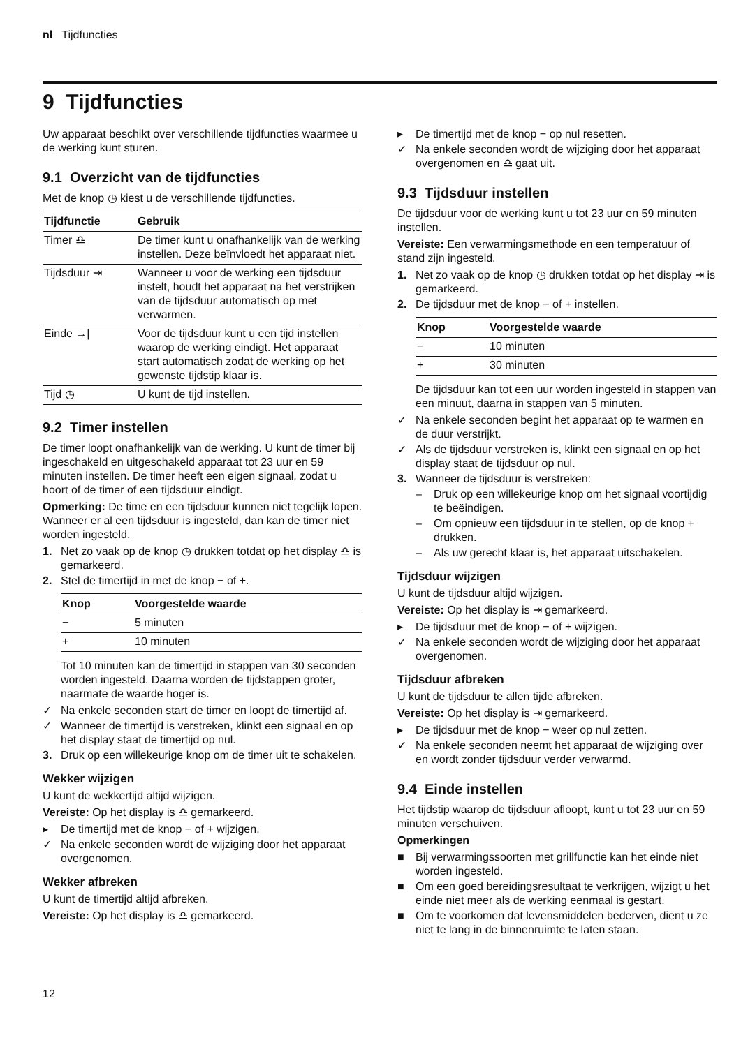nl Tijdfuncties
9 Tijdfuncties
Uw apparaat beschikt over verschillende tijdfuncties waarmee u de werking kunt sturen.
9.1 Overzicht van de tijdfuncties
Met de knop ◷ kiest u de verschillende tijdfuncties.
| Tijdfunctie | Gebruik |
| --- | --- |
| Timer ♎︎ | De timer kunt u onafhankelijk van de werking instellen. Deze beïnvloedt het apparaat niet. |
| Tijdsduur ⇥ | Wanneer u voor de werking een tijdsduur instelt, houdt het apparaat na het verstrijken van de tijdsduur automatisch op met verwarmen. |
| Einde →/ | Voor de tijdsduur kunt u een tijd instellen waarop de werking eindigt. Het apparaat start automatisch zodat de werking op het gewenste tijdstip klaar is. |
| Tijd ◷ | U kunt de tijd instellen. |
9.2 Timer instellen
De timer loopt onafhankelijk van de werking. U kunt de timer bij ingeschakeld en uitgeschakeld apparaat tot 23 uur en 59 minuten instellen. De timer heeft een eigen signaal, zodat u hoort of de timer of een tijdsduur eindigt.
Opmerking: De time en een tijdsduur kunnen niet tegelijk lopen. Wanneer er al een tijdsduur is ingesteld, dan kan de timer niet worden ingesteld.
1. Net zo vaak op de knop ◷ drukken totdat op het display ♎︎ is gemarkeerd.
2. Stel de timertijd in met de knop − of +.
| Knop | Voorgestelde waarde |
| --- | --- |
| − | 5 minuten |
| + | 10 minuten |
Tot 10 minuten kan de timertijd in stappen van 30 seconden worden ingesteld. Daarna worden de tijdstappen groter, naarmate de waarde hoger is.
✓ Na enkele seconden start de timer en loopt de timertijd af.
✓ Wanneer de timertijd is verstreken, klinkt een signaal en op het display staat de timertijd op nul.
3. Druk op een willekeurige knop om de timer uit te schakelen.
Wekker wijzigen
U kunt de wekkertijd altijd wijzigen.
Vereiste: Op het display is ♎︎ gemarkeerd.
▸ De timertijd met de knop − of + wijzigen.
✓ Na enkele seconden wordt de wijziging door het apparaat overgenomen.
Wekker afbreken
U kunt de timertijd altijd afbreken.
Vereiste: Op het display is ♎︎ gemarkeerd.
▸ De timertijd met de knop − op nul resetten.
✓ Na enkele seconden wordt de wijziging door het apparaat overgenomen en ♎︎ gaat uit.
9.3 Tijdsduur instellen
De tijdsduur voor de werking kunt u tot 23 uur en 59 minuten instellen.
Vereiste: Een verwarmingsmethode en een temperatuur of stand zijn ingesteld.
1. Net zo vaak op de knop ◷ drukken totdat op het display ⇥ is gemarkeerd.
2. De tijdsduur met de knop − of + instellen.
| Knop | Voorgestelde waarde |
| --- | --- |
| − | 10 minuten |
| + | 30 minuten |
De tijdsduur kan tot een uur worden ingesteld in stappen van een minuut, daarna in stappen van 5 minuten.
✓ Na enkele seconden begint het apparaat op te warmen en de duur verstrijkt.
✓ Als de tijdsduur verstreken is, klinkt een signaal en op het display staat de tijdsduur op nul.
3. Wanneer de tijdsduur is verstreken:
– Druk op een willekeurige knop om het signaal voortijdig te beëindigen.
– Om opnieuw een tijdsduur in te stellen, op de knop + drukken.
– Als uw gerecht klaar is, het apparaat uitschakelen.
Tijdsduur wijzigen
U kunt de tijdsduur altijd wijzigen.
Vereiste: Op het display is ⇥ gemarkeerd.
▸ De tijdsduur met de knop − of + wijzigen.
✓ Na enkele seconden wordt de wijziging door het apparaat overgenomen.
Tijdsduur afbreken
U kunt de tijdsduur te allen tijde afbreken.
Vereiste: Op het display is ⇥ gemarkeerd.
▸ De tijdsduur met de knop − weer op nul zetten.
✓ Na enkele seconden neemt het apparaat de wijziging over en wordt zonder tijdsduur verder verwarmd.
9.4 Einde instellen
Het tijdstip waarop de tijdsduur afloopt, kunt u tot 23 uur en 59 minuten verschuiven.
Opmerkingen
■ Bij verwarmingssoorten met grillfunctie kan het einde niet worden ingesteld.
■ Om een goed bereidingsresultaat te verkrijgen, wijzigt u het einde niet meer als de werking eenmaal is gestart.
■ Om te voorkomen dat levensmiddelen bederven, dient u ze niet te lang in de binnenruimte te laten staan.
12